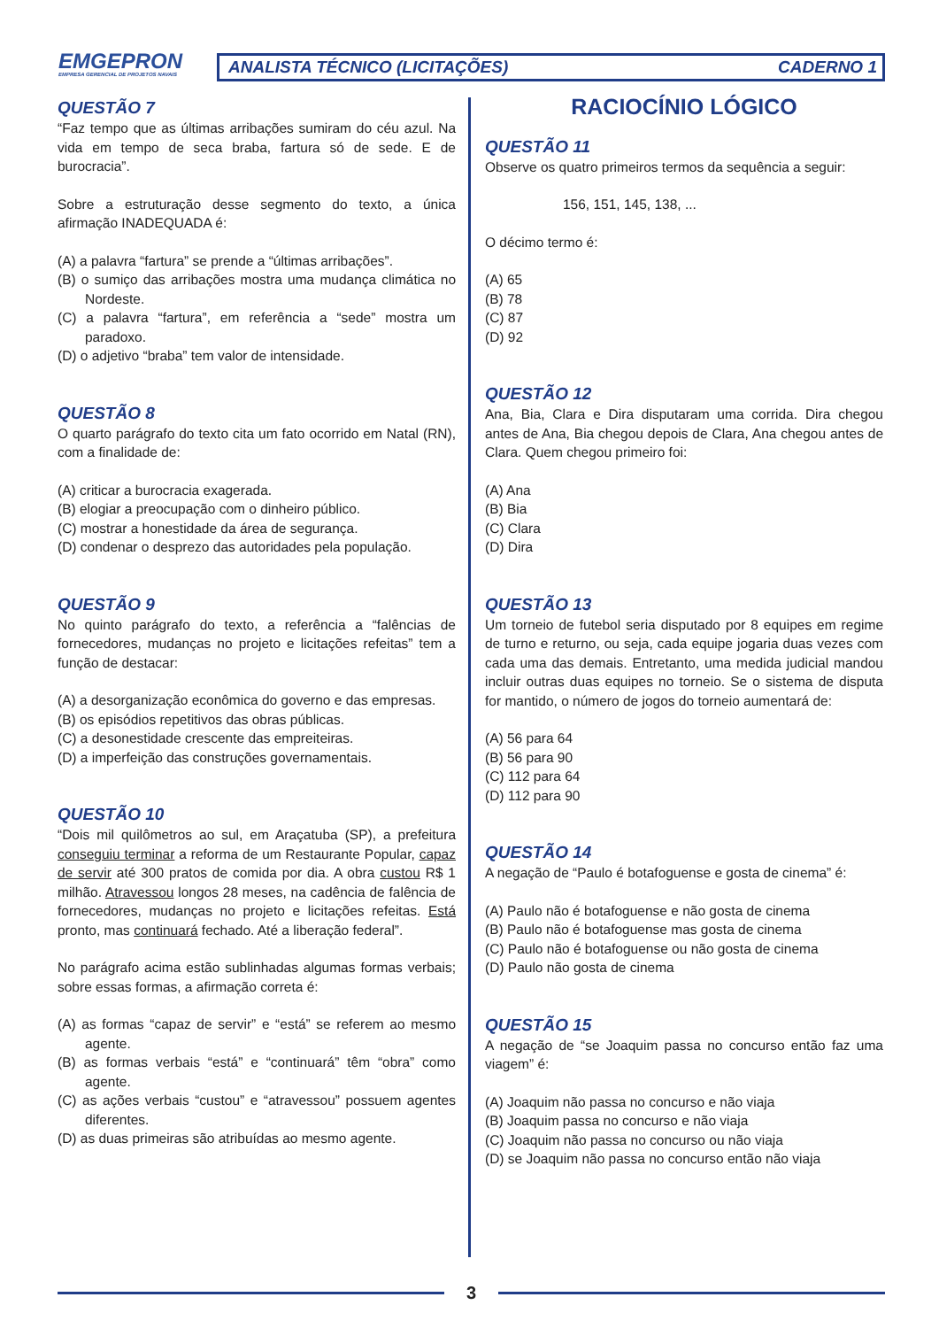EMGEPRON
EMPRESA GERENCIAL DE PROJETOS NAVAIS
ANALISTA TÉCNICO (LICITAÇÕES) CADERNO 1
QUESTÃO 7
“Faz tempo que as últimas arribações sumiram do céu azul. Na vida em tempo de seca braba, fartura só de sede. E de burocracia”.
Sobre a estruturação desse segmento do texto, a única afirmação INADEQUADA é:
(A) a palavra “fartura” se prende a “últimas arribações”.
(B) o sumiço das arribações mostra uma mudança climática no Nordeste.
(C) a palavra “fartura”, em referência a “sede” mostra um paradoxo.
(D) o adjetivo “braba” tem valor de intensidade.
QUESTÃO 8
O quarto parágrafo do texto cita um fato ocorrido em Natal (RN), com a finalidade de:
(A) criticar a burocracia exagerada.
(B) elogiar a preocupação com o dinheiro público.
(C) mostrar a honestidade da área de segurança.
(D) condenar o desprezo das autoridades pela população.
QUESTÃO 9
No quinto parágrafo do texto, a referência a “falências de fornecedores, mudanças no projeto e licitações refeitas” tem a função de destacar:
(A) a desorganização econômica do governo e das empresas.
(B) os episódios repetitivos das obras públicas.
(C) a desonestidade crescente das empreiteiras.
(D) a imperfeição das construções governamentais.
QUESTÃO 10
“Dois mil quilômetros ao sul, em Araçatuba (SP), a prefeitura conseguiu terminar a reforma de um Restaurante Popular, capaz de servir até 300 pratos de comida por dia. A obra custou R$ 1 milhão. Atravessou longos 28 meses, na cadência de falência de fornecedores, mudanças no projeto e licitações refeitas. Está pronto, mas continuará fechado. Até a liberação federal”.
No parágrafo acima estão sublinhadas algumas formas verbais; sobre essas formas, a afirmação correta é:
(A) as formas “capaz de servir” e “está” se referem ao mesmo agente.
(B) as formas verbais “está” e “continuará” têm “obra” como agente.
(C) as ações verbais “custou” e “atravessou” possuem agentes diferentes.
(D) as duas primeiras são atribuídas ao mesmo agente.
RACIOCÍNIO LÓGICO
QUESTÃO 11
Observe os quatro primeiros termos da sequência a seguir:
156, 151, 145, 138, ...
O décimo termo é:
(A) 65
(B) 78
(C) 87
(D) 92
QUESTÃO 12
Ana, Bia, Clara e Dira disputaram uma corrida. Dira chegou antes de Ana, Bia chegou depois de Clara, Ana chegou antes de Clara. Quem chegou primeiro foi:
(A) Ana
(B) Bia
(C) Clara
(D) Dira
QUESTÃO 13
Um torneio de futebol seria disputado por 8 equipes em regime de turno e returno, ou seja, cada equipe jogaria duas vezes com cada uma das demais. Entretanto, uma medida judicial mandou incluir outras duas equipes no torneio. Se o sistema de disputa for mantido, o número de jogos do torneio aumentará de:
(A) 56 para 64
(B) 56 para 90
(C) 112 para 64
(D) 112 para 90
QUESTÃO 14
A negação de “Paulo é botafoguense e gosta de cinema” é:
(A) Paulo não é botafoguense e não gosta de cinema
(B) Paulo não é botafoguense mas gosta de cinema
(C) Paulo não é botafoguense ou não gosta de cinema
(D) Paulo não gosta de cinema
QUESTÃO 15
A negação de “se Joaquim passa no concurso então faz uma viagem” é:
(A) Joaquim não passa no concurso e não viaja
(B) Joaquim passa no concurso e não viaja
(C) Joaquim não passa no concurso ou não viaja
(D) se Joaquim não passa no concurso então não viaja
3